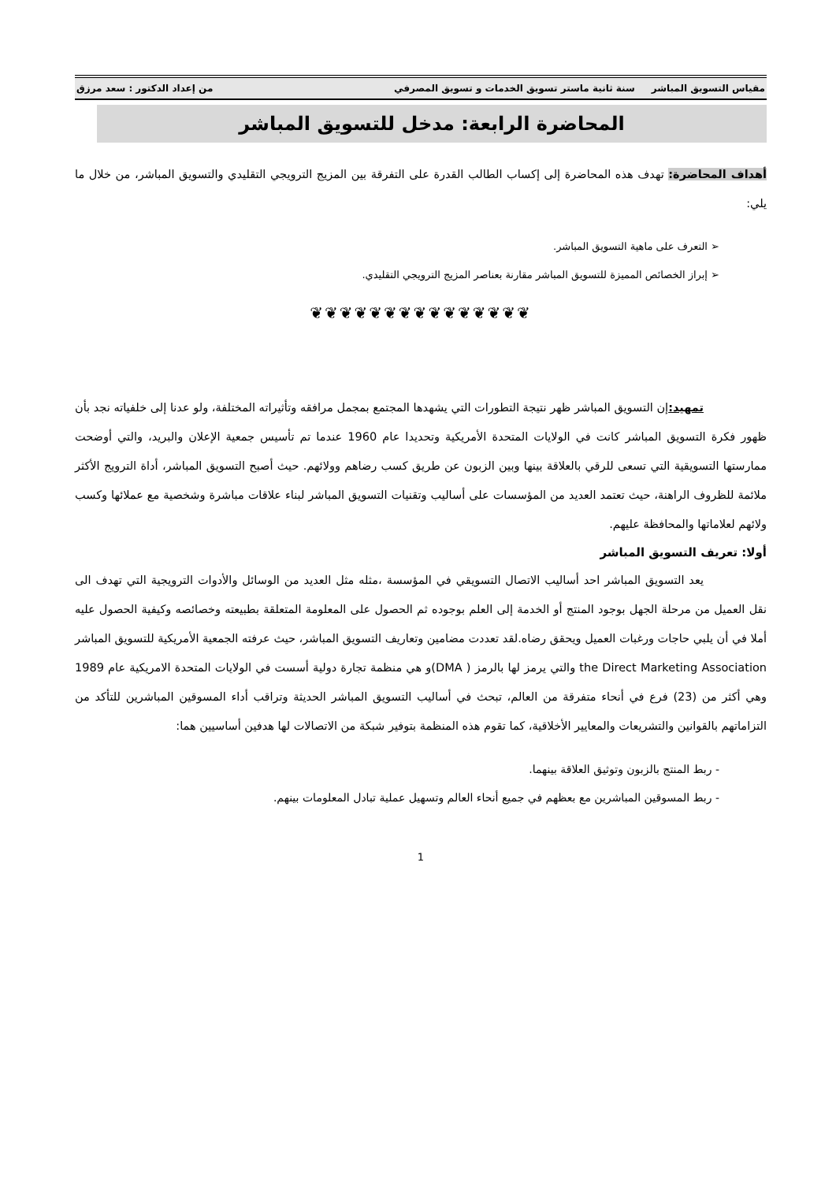مقياس التسويق المباشر سنة ثانية ماستر تسويق الخدمات و تسويق المصرفي من إعداد الدكتور : سعد مرزق
المحاضرة الرابعة: مدخل للتسويق المباشر
أهداف المحاضرة: تهدف هذه المحاضرة إلى إكساب الطالب القدرة على التفرقة بين المزيج الترويجي التقليدي والتسويق المباشر، من خلال ما يلي:
➢ التعرف على ماهية التسويق المباشر.
➢ إبراز الخصائص المميزة للتسويق المباشر مقارنة بعناصر المزيج الترويجي التقليدي.
❦❦❦❦❦❦❦❦❦❦❦❦❦❦❦
تمهيد: إن التسويق المباشر ظهر نتيجة التطورات التي يشهدها المجتمع بمجمل مرافقه وتأثيراته المختلفة، ولو عدنا إلى خلفياته نجد بأن ظهور فكرة التسويق المباشر كانت في الولايات المتحدة الأمريكية وتحديدا عام 1960 عندما تم تأسيس جمعية الإعلان والبريد، والتي أوضحت ممارستها التسويقية التي تسعى للرقي بالعلاقة بينها وبين الزبون عن طريق كسب رضاهم وولائهم. حيث أصبح التسويق المباشر، أداة الترويج الأكثر ملائمة للظروف الراهنة، حيث تعتمد العديد من المؤسسات على أساليب وتقنيات التسويق المباشر لبناء علاقات مباشرة وشخصية مع عملائها وكسب ولائهم لعلاماتها والمحافظة عليهم.
أولا: تعريف التسويق المباشر
يعد التسويق المباشر احد أساليب الاتصال التسويقي في المؤسسة ،مثله مثل العديد من الوسائل والأدوات الترويجية التي تهدف الى نقل العميل من مرحلة الجهل بوجود المنتج أو الخدمة إلى العلم بوجوده ثم الحصول على المعلومة المتعلقة بطبيعته وخصائصه وكيفية الحصول عليه أملا في أن يلبي حاجات ورغبات العميل ويحقق رضاه.لقد تعددت مضامين وتعاريف التسويق المباشر، حيث عرفته الجمعية الأمريكية للتسويق المباشر the Direct Marketing Association والتي يرمز لها بالرمز ( DMA)و هي منظمة تجارة دولية أسست في الولايات المتحدة الامريكية عام 1989 وهي أكثر من (23) فرع في أنحاء متفرقة من العالم، تبحث في أساليب التسويق المباشر الحديثة وتراقب أداء المسوقين المباشرين للتأكد من التزاماتهم بالقوانين والتشريعات والمعايير الأخلاقية، كما تقوم هذه المنظمة بتوفير شبكة من الاتصالات لها هدفين أساسيين هما:
- ربط المنتج بالزبون وتوثيق العلاقة بينهما.
- ربط المسوقين المباشرين مع بعظهم في جميع أنحاء العالم وتسهيل عملية تبادل المعلومات بينهم.
1